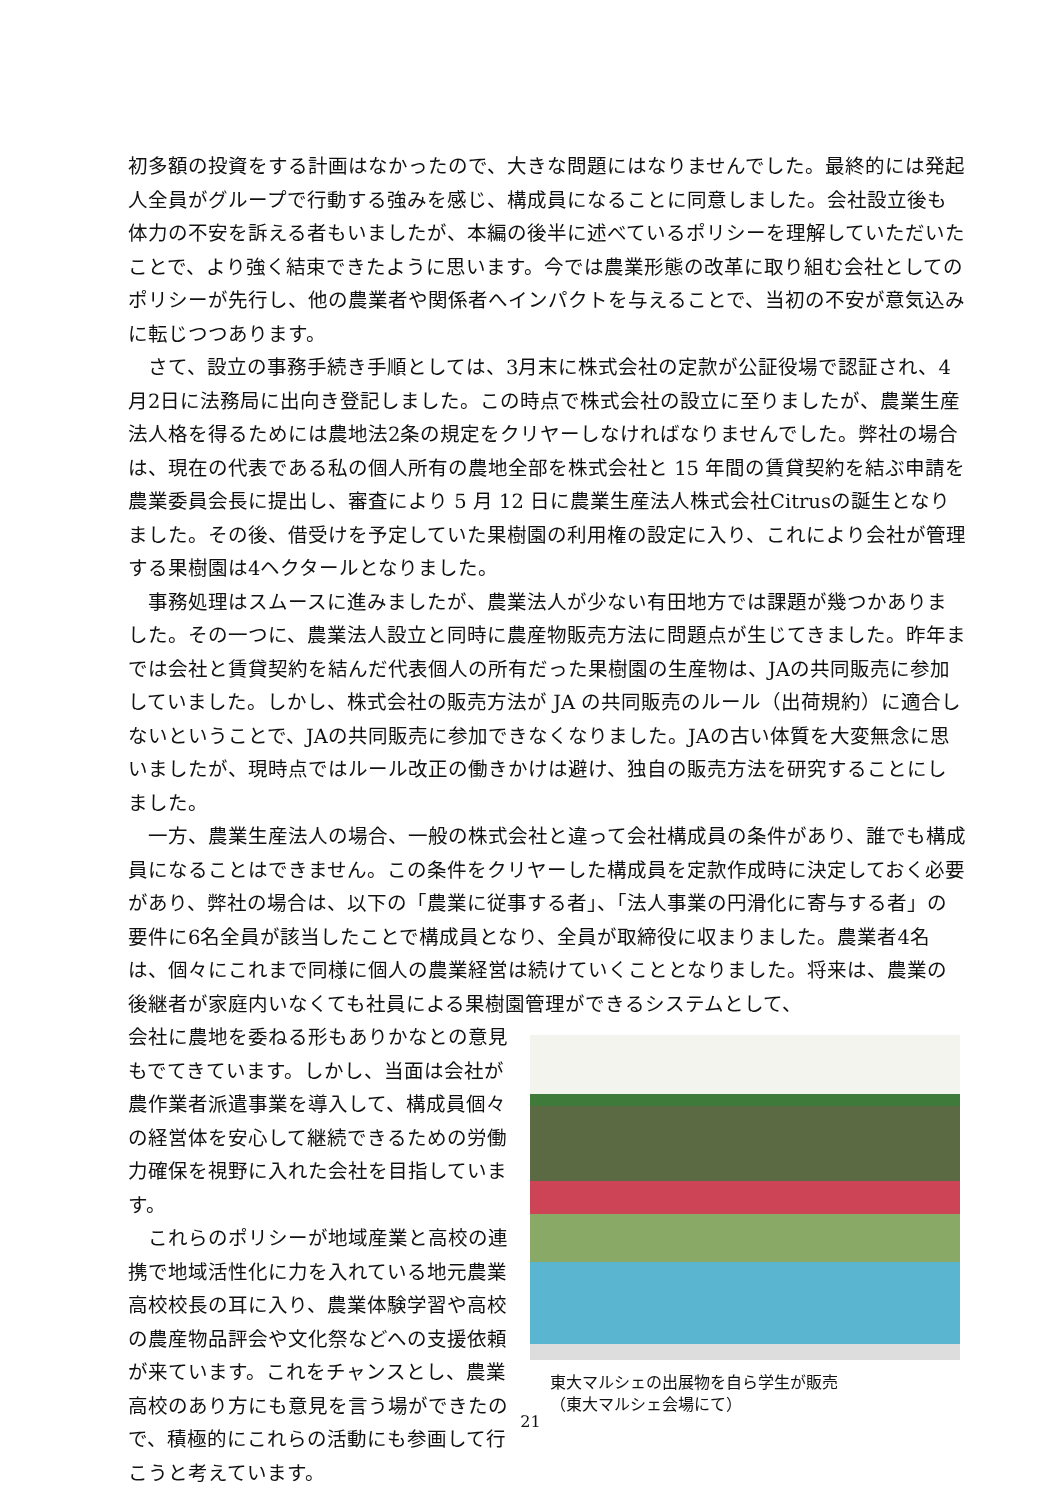初多額の投資をする計画はなかったので、大きな問題にはなりませんでした。最終的には発起人全員がグループで行動する強みを感じ、構成員になることに同意しました。会社設立後も体力の不安を訴える者もいましたが、本編の後半に述べているポリシーを理解していただいたことで、より強く結束できたように思います。今では農業形態の改革に取り組む会社としてのポリシーが先行し、他の農業者や関係者へインパクトを与えることで、当初の不安が意気込みに転じつつあります。
　さて、設立の事務手続き手順としては、3月末に株式会社の定款が公証役場で認証され、4月2日に法務局に出向き登記しました。この時点で株式会社の設立に至りましたが、農業生産法人格を得るためには農地法2条の規定をクリヤーしなければなりませんでした。弊社の場合は、現在の代表である私の個人所有の農地全部を株式会社と 15 年間の賃貸契約を結ぶ申請を農業委員会長に提出し、審査により 5 月 12 日に農業生産法人株式会社Citrusの誕生となりました。その後、借受けを予定していた果樹園の利用権の設定に入り、これにより会社が管理する果樹園は4ヘクタールとなりました。
　事務処理はスムースに進みましたが、農業法人が少ない有田地方では課題が幾つかありました。その一つに、農業法人設立と同時に農産物販売方法に問題点が生じてきました。昨年までは会社と賃貸契約を結んだ代表個人の所有だった果樹園の生産物は、JAの共同販売に参加していました。しかし、株式会社の販売方法が JA の共同販売のルール（出荷規約）に適合しないということで、JAの共同販売に参加できなくなりました。JAの古い体質を大変無念に思いましたが、現時点ではルール改正の働きかけは避け、独自の販売方法を研究することにしました。
　一方、農業生産法人の場合、一般の株式会社と違って会社構成員の条件があり、誰でも構成員になることはできません。この条件をクリヤーした構成員を定款作成時に決定しておく必要があり、弊社の場合は、以下の「農業に従事する者」、「法人事業の円滑化に寄与する者」の要件に6名全員が該当したことで構成員となり、全員が取締役に収まりました。農業者4名は、個々にこれまで同様に個人の農業経営は続けていくこととなりました。将来は、農業の後継者が家庭内いなくても社員による果樹園管理ができるシステムとして、
会社に農地を委ねる形もありかなとの意見もでてきています。しかし、当面は会社が農作業者派遣事業を導入して、構成員個々の経営体を安心して継続できるための労働力確保を視野に入れた会社を目指しています。
　これらのポリシーが地域産業と高校の連携で地域活性化に力を入れている地元農業高校校長の耳に入り、農業体験学習や高校の農産物品評会や文化祭などへの支援依頼が来ています。これをチャンスとし、農業高校のあり方にも意見を言う場ができたので、積極的にこれらの活動にも参画して行こうと考えています。
東大マルシェの出展物を自ら学生が販売
（東大マルシェ会場にて）
21